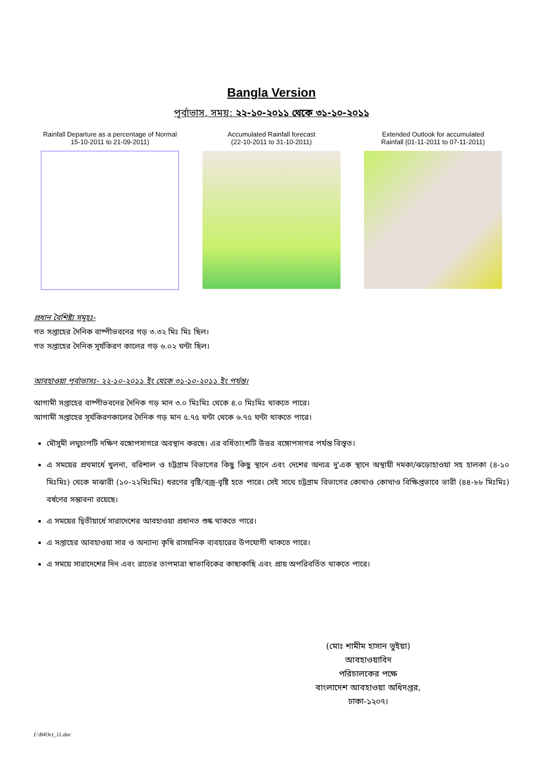Bangla Version
পূর্বাভাস, সময়: ২২-১০-২০১১ থেকে ৩১-১০-২০১১
Rainfall Departure as a percentage of Normal
15-10-2011 to 21-09-2011)
Accumulated Rainfall forecast
(22-10-2011 to 31-10-2011)
Extended Outlook for accumulated
Rainfall (01-11-2011 to 07-11-2011)
প্রধান বৈশিষ্ট্য সমূহঃ-
গত সপ্তাহের দৈনিক বাষ্পীভবনের গড় ৩.৩২ মিঃ মিঃ ছিল।
গত সপ্তাহের দৈনিক সূর্যকিরণ কালের গড় ৬.০২ ঘন্টা ছিল।
আবহাওয়া পূর্বাভাসঃ- ২২-১০-২০১১ ইং থেকে ৩১-১০-২০১১ ইং পর্যন্ত।
আগামী সপ্তাহের বাষ্পীভবনের দৈনিক গড় মান ৩.০ মিঃমিঃ থেকে ৪.০ মিঃমিঃ থাকতে পারে।
আগামী সপ্তাহের সূর্যকিরণকালের দৈনিক গড় মান ৫.৭৫ ঘন্টা থেকে ৬.৭৫ ঘন্টা থাকতে পারে।
মৌসুমী লঘুচাপটি দক্ষিণ বঙ্গোপসাগরে অবস্থান করছে। এর বর্ধিতাংশটি উত্তর বঙ্গোপসাগর পর্যন্ত বিস্তৃত।
এ সময়ের প্রথমার্ধে খুলনা, বরিশাল ও চট্টগ্রাম বিভাগের কিছু কিছু স্থানে এবং দেশের অন্যত্র দু'এক স্থানে অস্থায়ী দমকা/ঝড়োহাওয়া সহ হালকা (৪-১০ মিঃমিঃ) থেকে মাঝারী (১০-২২মিঃমিঃ) ধরণের বৃষ্টি/বজ্র-বৃষ্টি হতে পারে। সেই সাথে চট্রগ্রাম বিভাগের কোথাও কোথাও বিক্ষিপ্তভাবে ভারী (৪৪-৮৮ মিঃমিঃ) বর্ষণের সম্ভাবনা রয়েছে।
এ সময়ের দ্বিতীয়ার্ধে সারাদেশের আবহাওয়া প্রধানত শুষ্ক থাকতে পারে।
এ সপ্তাহের আবহাওয়া সার ও অন্যান্য কৃষি রাসয়নিক ব্যবহারের উপযোগী থাকতে পারে।
এ সময়ে সারাদেশের দিন এবং রাতের তাপমাত্রা স্বাভাবিকের কাছাকাছি এবং প্রায় অপরিবর্তিত থাকতে পারে।
(মোঃ শামীম হাসান ভুইয়া)
আবহাওয়াবিদ
পরিচালকের পক্ষে
বাংলাদেশ আবহাওয়া অধিদপ্তর, ঢাকা-১২০৭।
I:\B4Oct_11.doc